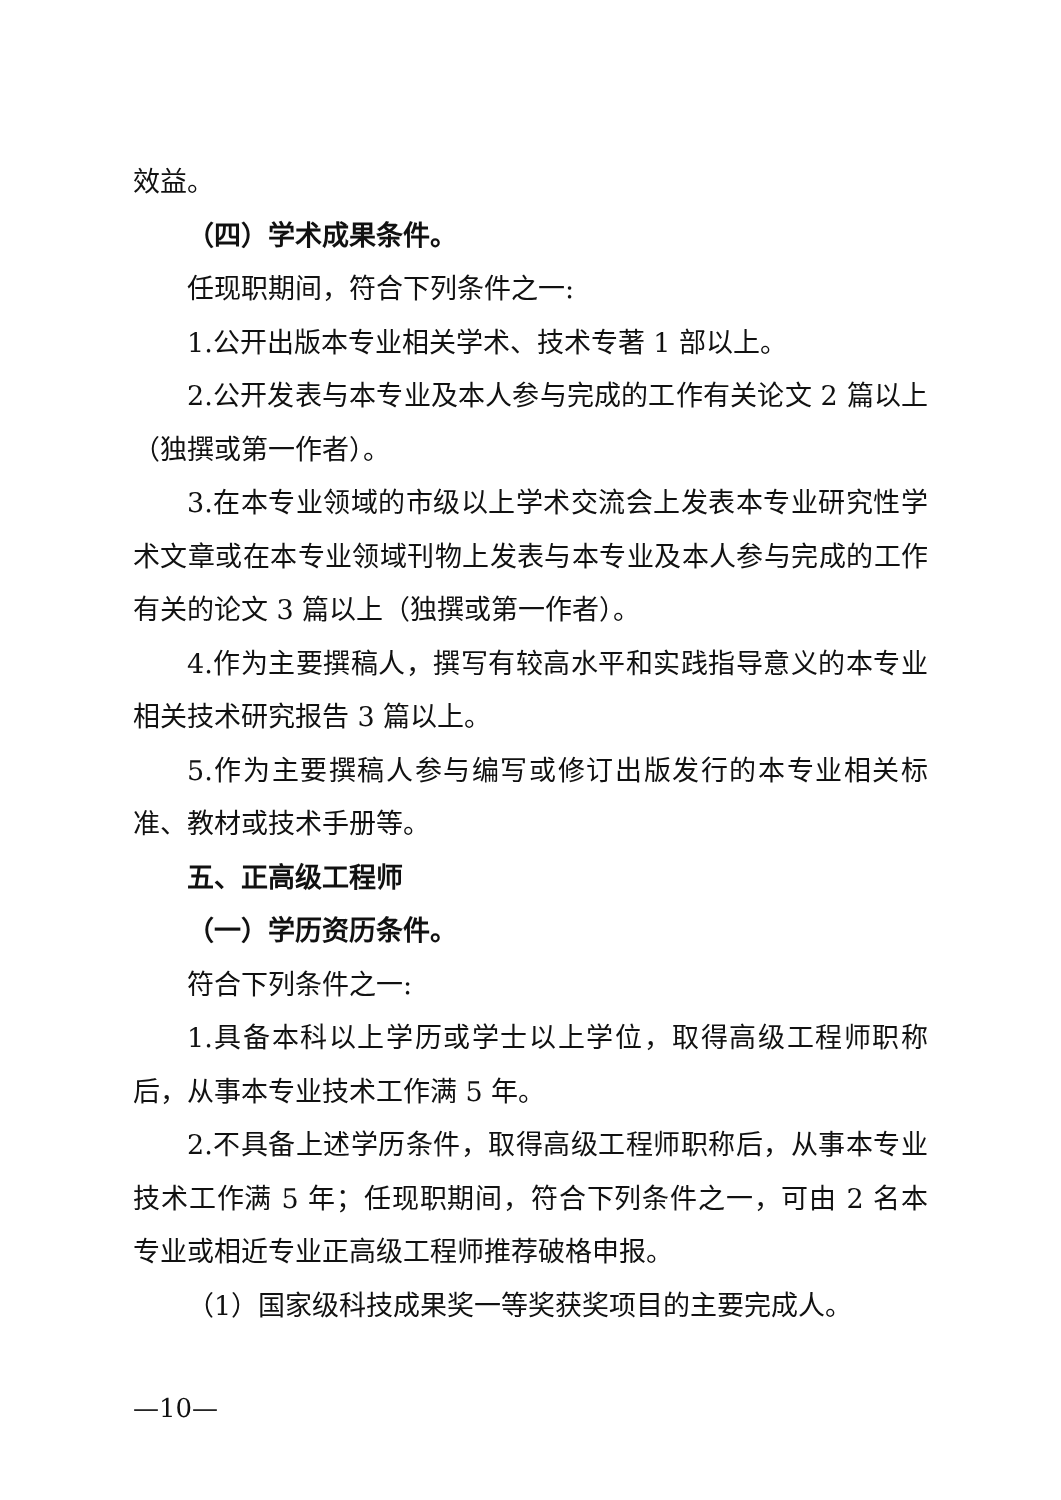效益。
（四）学术成果条件。
任现职期间，符合下列条件之一:
1.公开出版本专业相关学术、技术专著 1 部以上。
2.公开发表与本专业及本人参与完成的工作有关论文 2 篇以上（独撰或第一作者）。
3.在本专业领域的市级以上学术交流会上发表本专业研究性学术文章或在本专业领域刊物上发表与本专业及本人参与完成的工作有关的论文 3 篇以上（独撰或第一作者）。
4.作为主要撰稿人，撰写有较高水平和实践指导意义的本专业相关技术研究报告 3 篇以上。
5.作为主要撰稿人参与编写或修订出版发行的本专业相关标准、教材或技术手册等。
五、正高级工程师
（一）学历资历条件。
符合下列条件之一:
1.具备本科以上学历或学士以上学位，取得高级工程师职称后，从事本专业技术工作满 5 年。
2.不具备上述学历条件，取得高级工程师职称后，从事本专业技术工作满 5 年；任现职期间，符合下列条件之一，可由 2 名本专业或相近专业正高级工程师推荐破格申报。
（1）国家级科技成果奖一等奖获奖项目的主要完成人。
—10—